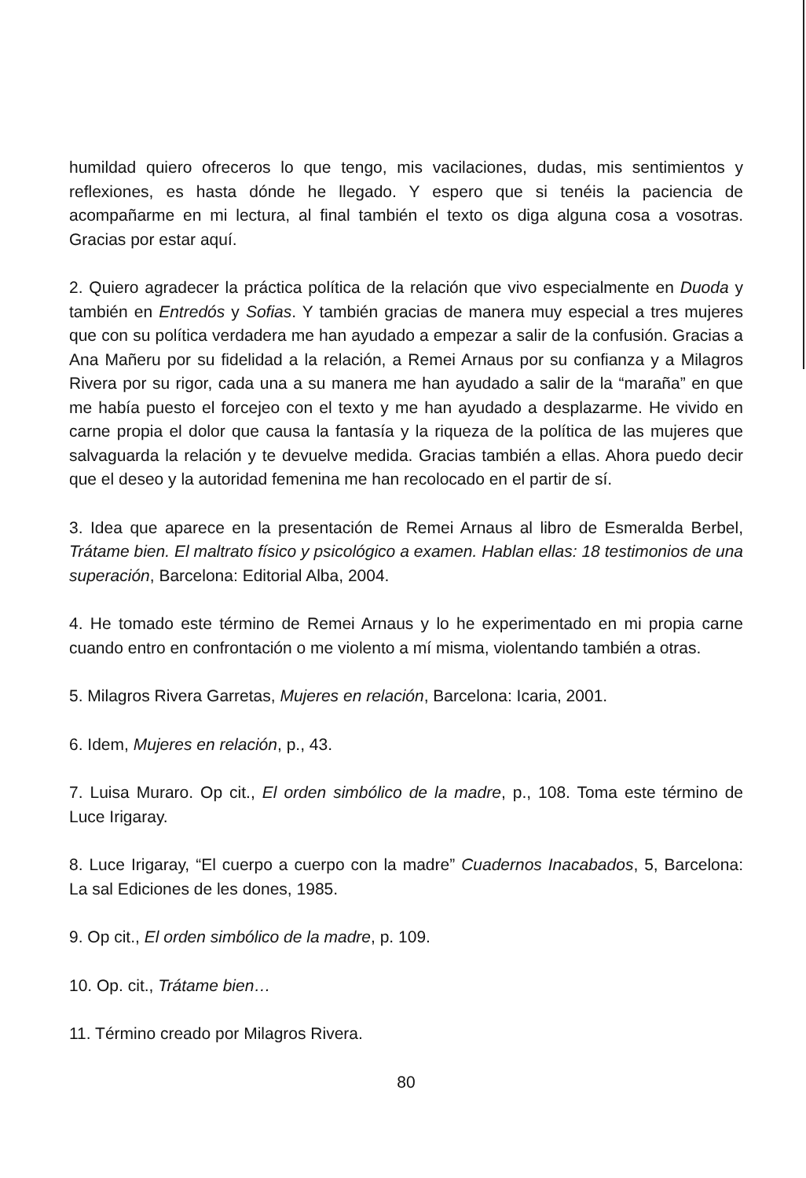humildad quiero ofreceros lo que tengo, mis vacilaciones, dudas, mis sentimientos y reflexiones, es hasta dónde he llegado. Y espero que si tenéis la paciencia de acompañarme en mi lectura, al final también el texto os diga alguna cosa a vosotras. Gracias por estar aquí.
2. Quiero agradecer la práctica política de la relación que vivo especialmente en Duoda y también en Entredós y Sofias. Y también gracias de manera muy especial a tres mujeres que con su política verdadera me han ayudado a empezar a salir de la confusión. Gracias a Ana Mañeru por su fidelidad a la relación, a Remei Arnaus por su confianza y a Milagros Rivera por su rigor, cada una a su manera me han ayudado a salir de la “maraña” en que me había puesto el forcejeo con el texto y me han ayudado a desplazarme. He vivido en carne propia el dolor que causa la fantasía y la riqueza de la política de las mujeres que salvaguarda la relación y te devuelve medida. Gracias también a ellas. Ahora puedo decir que el deseo y la autoridad femenina me han recolocado en el partir de sí.
3. Idea que aparece en la presentación de Remei Arnaus al libro de Esmeralda Berbel, Trátame bien. El maltrato físico y psicológico a examen. Hablan ellas: 18 testimonios de una superación, Barcelona: Editorial Alba, 2004.
4. He tomado este término de Remei Arnaus y lo he experimentado en mi propia carne cuando entro en confrontación o me violento a mí misma, violentando también a otras.
5. Milagros Rivera Garretas, Mujeres en relación, Barcelona: Icaria, 2001.
6. Idem, Mujeres en relación, p., 43.
7. Luisa Muraro. Op cit., El orden simbólico de la madre, p., 108. Toma este término de Luce Irigaray.
8. Luce Irigaray, “El cuerpo a cuerpo con la madre” Cuadernos Inacabados, 5, Barcelona: La sal Ediciones de les dones, 1985.
9. Op cit., El orden simbólico de la madre, p. 109.
10. Op. cit., Trátame bien…
11. Término creado por Milagros Rivera.
80